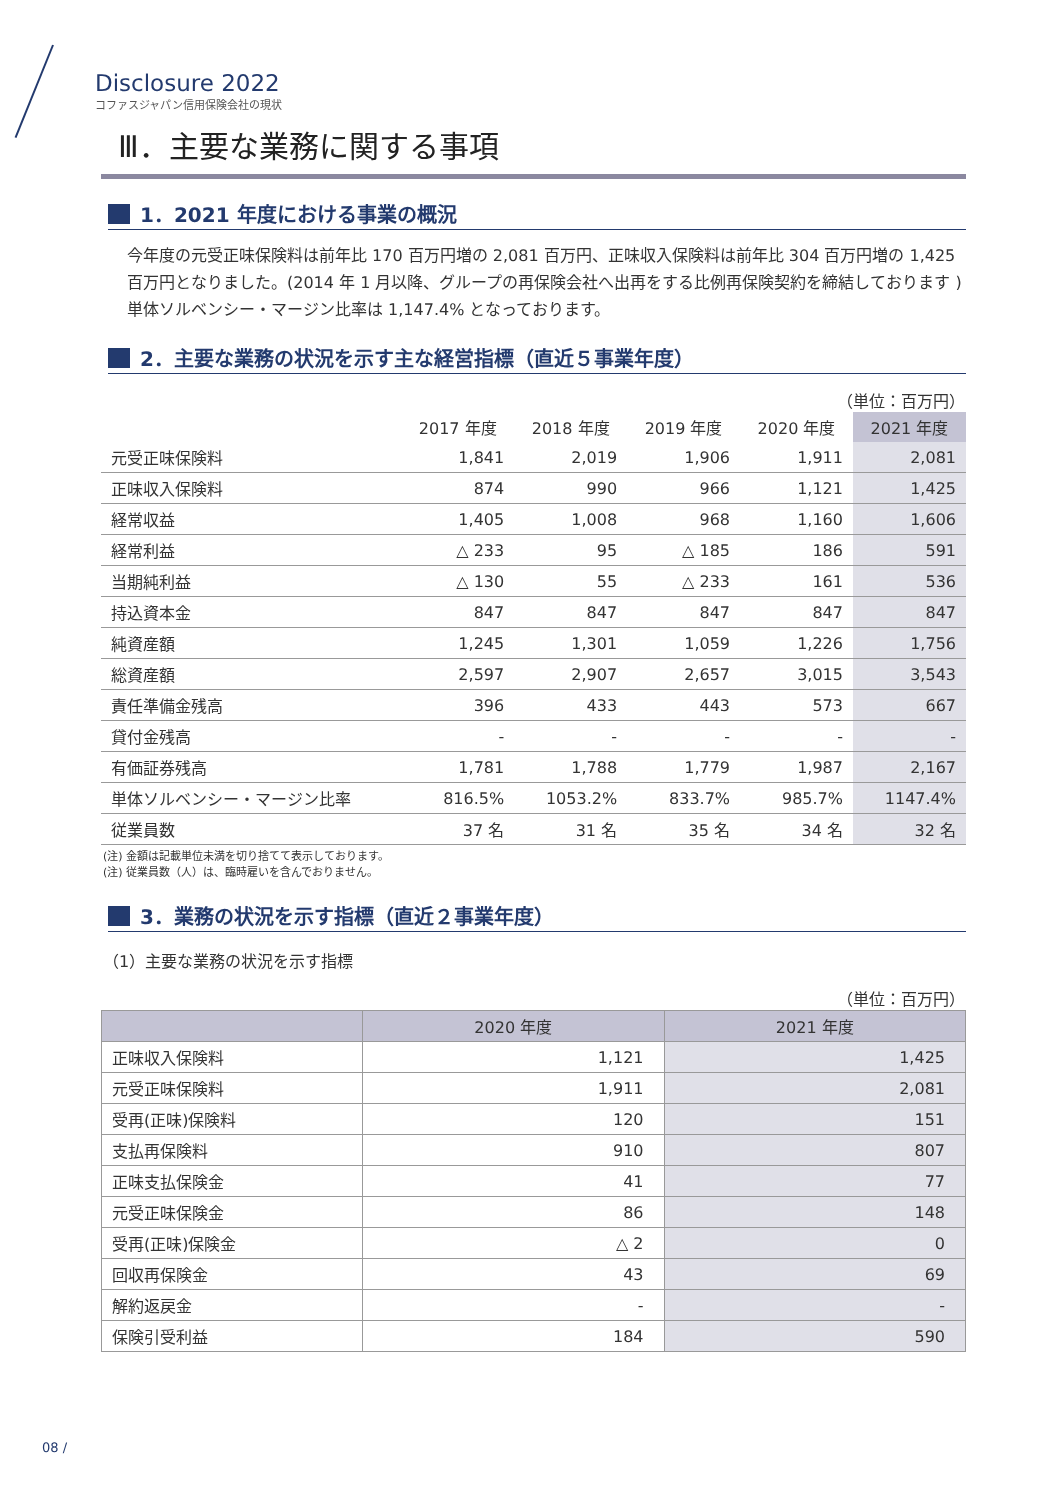Disclosure 2022
コファスジャパン信用保険会社の現状
Ⅲ．主要な業務に関する事項
1．2021 年度における事業の概況
今年度の元受正味保険料は前年比 170 百万円増の 2,081 百万円、正味収入保険料は前年比 304 百万円増の 1,425 百万円となりました。(2014 年 1 月以降、グループの再保険会社へ出再をする比例再保険契約を締結しております ) 単体ソルベンシー・マージン比率は 1,147.4% となっております。
2．主要な業務の状況を示す主な経営指標（直近５事業年度）
（単位：百万円）
| | 2017 年度 | 2018 年度 | 2019 年度 | 2020 年度 | 2021 年度 |
| --- | --- | --- | --- | --- | --- |
| 元受正味保険料 | 1,841 | 2,019 | 1,906 | 1,911 | 2,081 |
| 正味収入保険料 | 874 | 990 | 966 | 1,121 | 1,425 |
| 経常収益 | 1,405 | 1,008 | 968 | 1,160 | 1,606 |
| 経常利益 | △ 233 | 95 | △ 185 | 186 | 591 |
| 当期純利益 | △ 130 | 55 | △ 233 | 161 | 536 |
| 持込資本金 | 847 | 847 | 847 | 847 | 847 |
| 純資産額 | 1,245 | 1,301 | 1,059 | 1,226 | 1,756 |
| 総資産額 | 2,597 | 2,907 | 2,657 | 3,015 | 3,543 |
| 責任準備金残高 | 396 | 433 | 443 | 573 | 667 |
| 貸付金残高 | - | - | - | - | - |
| 有価証券残高 | 1,781 | 1,788 | 1,779 | 1,987 | 2,167 |
| 単体ソルベンシー・マージン比率 | 816.5% | 1053.2% | 833.7% | 985.7% | 1147.4% |
| 従業員数 | 37 名 | 31 名 | 35 名 | 34 名 | 32 名 |
(注) 金額は記載単位未満を切り捨てて表示しております。
(注) 従業員数（人）は、臨時雇いを含んでおりません。
3．業務の状況を示す指標（直近２事業年度）
（1）主要な業務の状況を示す指標
（単位：百万円）
| | 2020 年度 | 2021 年度 |
| --- | --- | --- |
| 正味収入保険料 | 1,121 | 1,425 |
| 元受正味保険料 | 1,911 | 2,081 |
| 受再(正味)保険料 | 120 | 151 |
| 支払再保険料 | 910 | 807 |
| 正味支払保険金 | 41 | 77 |
| 元受正味保険金 | 86 | 148 |
| 受再(正味)保険金 | △ 2 | 0 |
| 回収再保険金 | 43 | 69 |
| 解約返戻金 | - | - |
| 保険引受利益 | 184 | 590 |
08 /